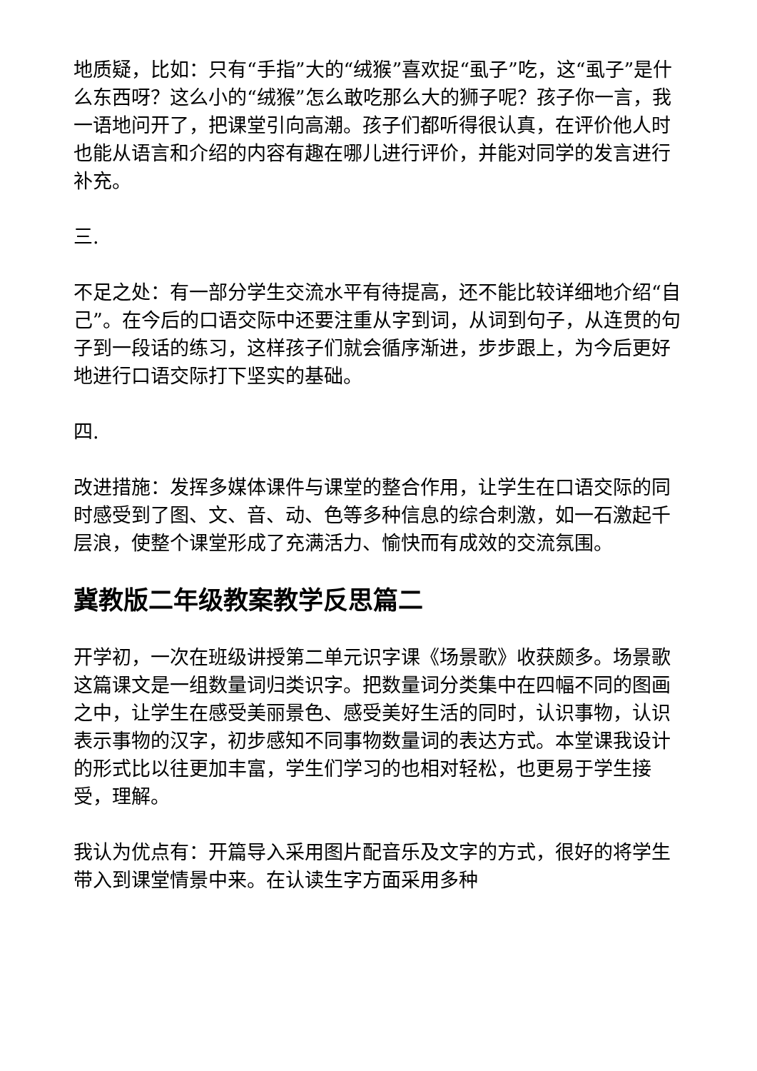地质疑，比如：只有“手指”大的“绒猴”喜欢捉“虱子”吃，这“虱子”是什么东西呀？这么小的“绒猴”怎么敢吃那么大的狮子呢？孩子你一言，我一语地问开了，把课堂引向高潮。孩子们都听得很认真，在评价他人时也能从语言和介绍的内容有趣在哪儿进行评价，并能对同学的发言进行补充。
三.
不足之处：有一部分学生交流水平有待提高，还不能比较详细地介绍“自己”。在今后的口语交际中还要注重从字到词，从词到句子，从连贯的句子到一段话的练习，这样孩子们就会循序渐进，步步跟上，为今后更好地进行口语交际打下坚实的基础。
四.
改进措施：发挥多媒体课件与课堂的整合作用，让学生在口语交际的同时感受到了图、文、音、动、色等多种信息的综合刺激，如一石激起千层浪，使整个课堂形成了充满活力、愉快而有成效的交流氛围。
冀教版二年级教案教学反思篇二
开学初，一次在班级讲授第二单元识字课《场景歌》收获颇多。场景歌这篇课文是一组数量词归类识字。把数量词分类集中在四幅不同的图画之中，让学生在感受美丽景色、感受美好生活的同时，认识事物，认识表示事物的汉字，初步感知不同事物数量词的表达方式。本堂课我设计的形式比以往更加丰富，学生们学习的也相对轻松，也更易于学生接受，理解。
我认为优点有：开篇导入采用图片配音乐及文字的方式，很好的将学生带入到课堂情景中来。在认读生字方面采用多种